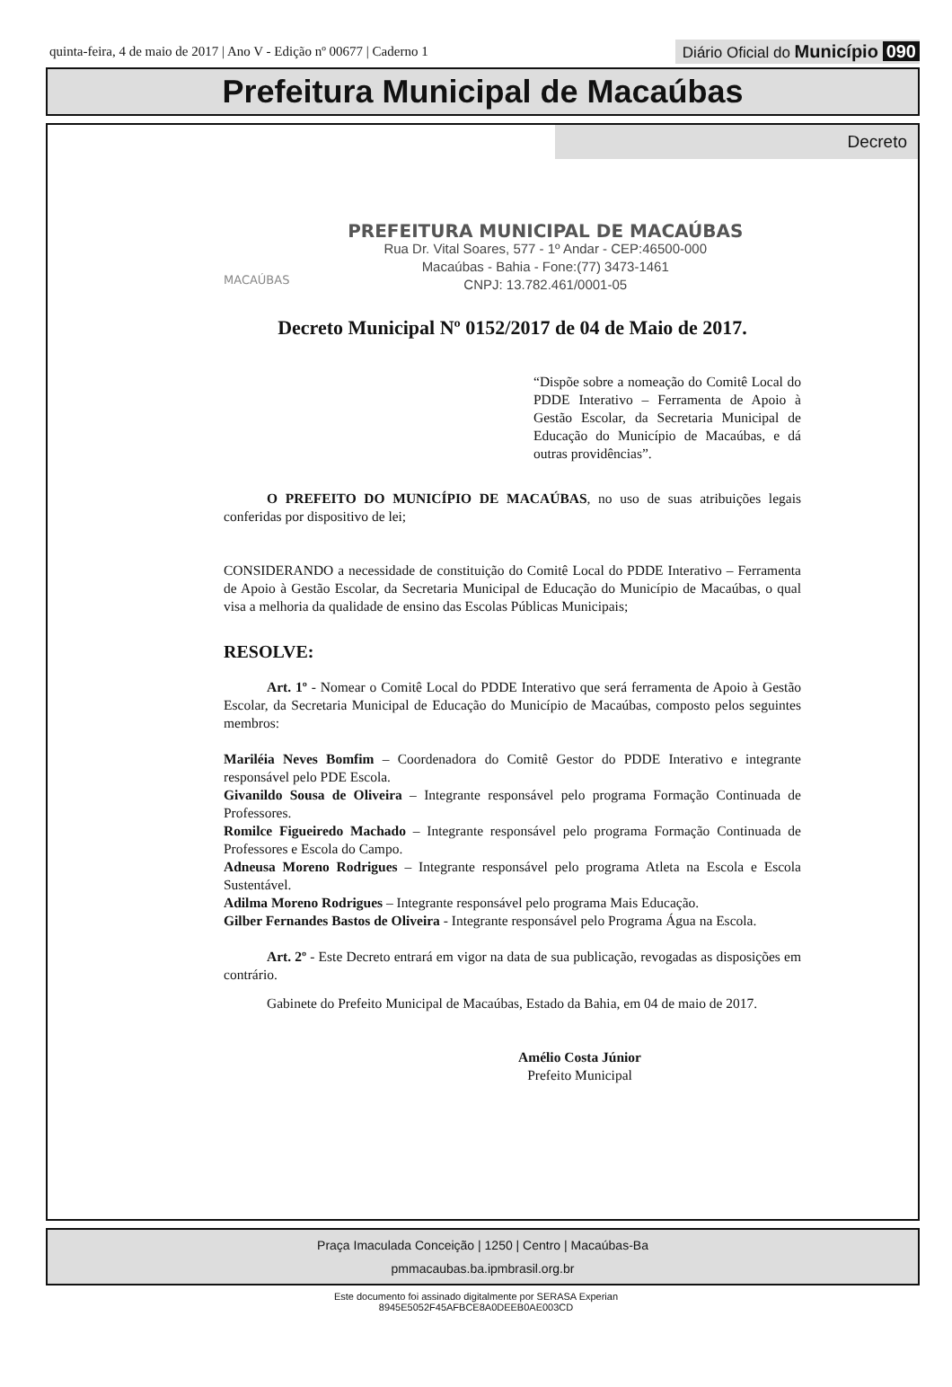quinta-feira, 4 de maio de 2017 | Ano V - Edição nº 00677 | Caderno 1
Diário Oficial do Município 090
Prefeitura Municipal de Macaúbas
Decreto
MACAÚBAS
PREFEITURA MUNICIPAL DE MACAÚBAS
Rua Dr. Vital Soares, 577 - 1º Andar - CEP:46500-000
Macaúbas - Bahia - Fone:(77) 3473-1461
CNPJ: 13.782.461/0001-05
Decreto Municipal Nº 0152/2017 de 04 de Maio de 2017.
“Dispõe sobre a nomeação do Comitê Local do PDDE Interativo – Ferramenta de Apoio à Gestão Escolar, da Secretaria Municipal de Educação do Município de Macaúbas, e dá outras providências”.
O PREFEITO DO MUNICÍPIO DE MACAÚBAS, no uso de suas atribuições legais conferidas por dispositivo de lei;
CONSIDERANDO a necessidade de constituição do Comitê Local do PDDE Interativo – Ferramenta de Apoio à Gestão Escolar, da Secretaria Municipal de Educação do Município de Macaúbas, o qual visa a melhoria da qualidade de ensino das Escolas Públicas Municipais;
RESOLVE:
Art. 1º - Nomear o Comitê Local do PDDE Interativo que será ferramenta de Apoio à Gestão Escolar, da Secretaria Municipal de Educação do Município de Macaúbas, composto pelos seguintes membros:
Mariléia Neves Bomfim – Coordenadora do Comitê Gestor do PDDE Interativo e integrante responsável pelo PDE Escola.
Givanildo Sousa de Oliveira – Integrante responsável pelo programa Formação Continuada de Professores.
Romilce Figueiredo Machado – Integrante responsável pelo programa Formação Continuada de Professores e Escola do Campo.
Adneusa Moreno Rodrigues – Integrante responsável pelo programa Atleta na Escola e Escola Sustentável.
Adilma Moreno Rodrigues – Integrante responsável pelo programa Mais Educação.
Gilber Fernandes Bastos de Oliveira - Integrante responsável pelo Programa Água na Escola.
Art. 2º - Este Decreto entrará em vigor na data de sua publicação, revogadas as disposições em contrário.
Gabinete do Prefeito Municipal de Macaúbas, Estado da Bahia, em 04 de maio de 2017.
Amélio Costa Júnior
Prefeito Municipal
Praça Imaculada Conceição | 1250 | Centro | Macaúbas-Ba
pmmacaubas.ba.ipmbrasil.org.br
Este documento foi assinado digitalmente por SERASA Experian
8945E5052F45AFBCE8A0DEEB0AE003CD